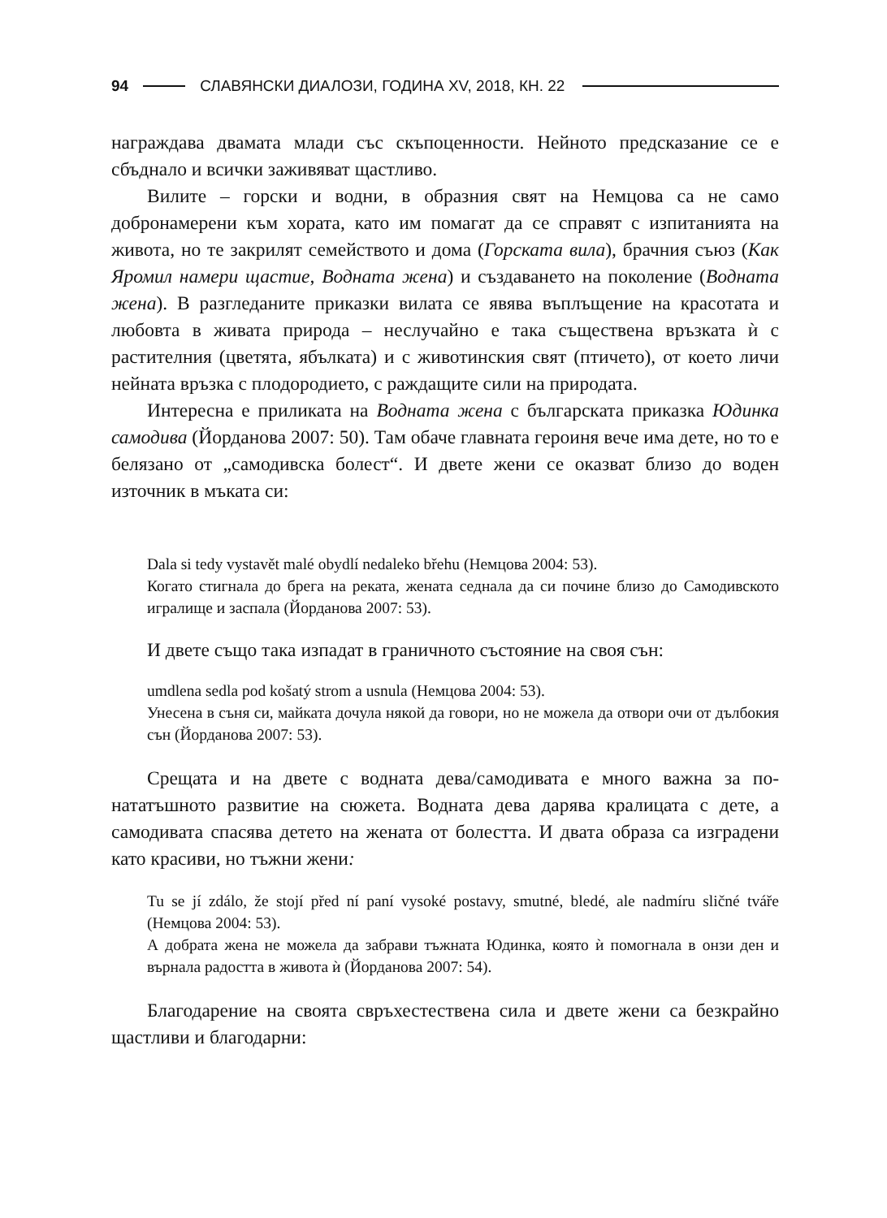94 СЛАВЯНСКИ ДИАЛОЗИ, ГОДИНА XV, 2018, КН. 22
награждава двамата млади със скъпоценности. Нейното предсказание се е сбъднало и всички заживяват щастливо.
Вилите – горски и водни, в образния свят на Немцова са не само добронамерени към хората, като им помагат да се справят с изпитания­та на живота, но те закрилят семейството и дома (Горската вила), брачния съюз (Как Яромил намери щастие, Водната жена) и създава­нето на поколение (Водната жена). В разгледаните приказки вилата се явява въплъщение на красотата и любовта в живата природа – неслу­чайно е така съществена връзката ѝ с растителния (цветята, ябълката) и с животинския свят (птичето), от което личи нейната връзка с плодоро­дието, с раждащите сили на природата.
Интересна е приликата на Водната жена с българската приказка Юдинка самодива (Йорданова 2007: 50). Там обаче главната героиня вече има дете, но то е белязано от „самодивска болест“. И двете жени се оказват близо до воден източник в мъката си:
Dala si tedy vystavět malé obydlí nedaleko břehu (Немцова 2004: 53).
Когато стигнала до брега на реката, жената седнала да си почине близо до Самодивското игралище и заспала (Йорданова 2007: 53).
И двете също така изпадат в граничното състояние на своя сън:
umdlena sedla pod košatý strom a usnula (Немцова 2004: 53).
Унесена в съня си, майката дочула някой да говори, но не можела да отво­ри очи от дълбокия сън (Йорданова 2007: 53).
Срещата и на двете с водната дева/самодивата е много важна за по­нататъшното развитие на сюжета. Водната дева дарява кралицата с дете, а самодивата спасява детето на жената от болестта. И двата образа са изградени като красиви, но тъжни жени:
Tu se jí zdálo, že stojí před ní paní vysoké postavy, smutné, bledé, ale nadmíru sličné tváře (Немцова 2004: 53).
А добрата жена не можела да забрави тъжната Юдинка, която ѝ помогнала в онзи ден и върнала радостта в живота ѝ (Йорданова 2007: 54).
Благодарение на своята свръхестествена сила и двете жени са без­крайно щастливи и благодарни: